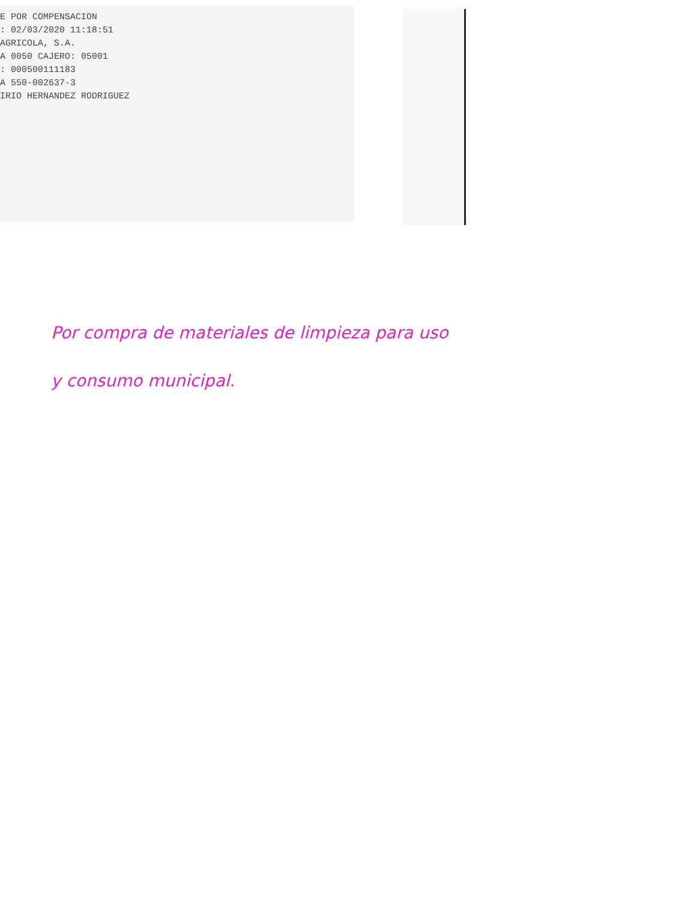E POR COMPENSACION
: 02/03/2020 11:18:51
AGRICOLA, S.A.
A 0050 CAJERO: 05001
: 000500111183
A 550-002637-3
IRIO HERNANDEZ RODRIGUEZ
Por compra de materiales de limpieza para uso
y consumo municipal.